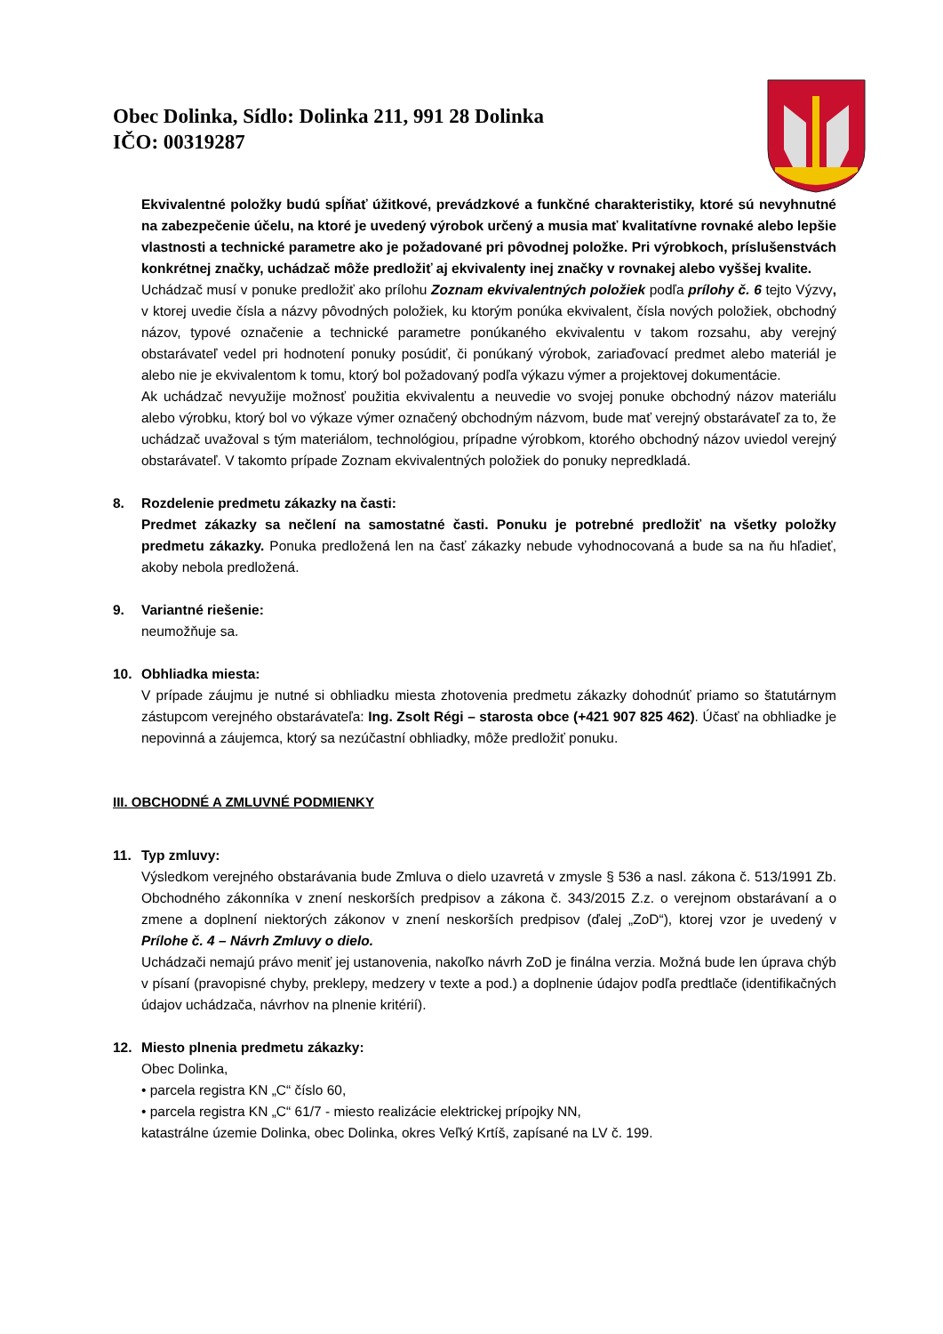Obec Dolinka, Sídlo: Dolinka 211, 991 28 Dolinka
IČO: 00319287
Ekvivalentné položky budú spĺňať úžitkové, prevádzkové a funkčné charakteristiky, ktoré sú nevyhnutné na zabezpečenie účelu, na ktoré je uvedený výrobok určený a musia mať kvalitatívne rovnaké alebo lepšie vlastnosti a technické parametre ako je požadované pri pôvodnej položke. Pri výrobkoch, príslušenstvách konkrétnej značky, uchádzač môže predložiť aj ekvivalenty inej značky v rovnakej alebo vyššej kvalite.
Uchádzač musí v ponuke predložiť ako prílohu Zoznam ekvivalentných položiek podľa prílohy č. 6 tejto Výzvy, v ktorej uvedie čísla a názvy pôvodných položiek, ku ktorým ponúka ekvivalent, čísla nových položiek, obchodný názov, typové označenie a technické parametre ponúkaného ekvivalentu v takom rozsahu, aby verejný obstarávateľ vedel pri hodnotení ponuky posúdiť, či ponúkaný výrobok, zariaďovací predmet alebo materiál je alebo nie je ekvivalentom k tomu, ktorý bol požadovaný podľa výkazu výmer a projektovej dokumentácie.
Ak uchádzač nevyužije možnosť použitia ekvivalentu a neuvedie vo svojej ponuke obchodný názov materiálu alebo výrobku, ktorý bol vo výkaze výmer označený obchodným názvom, bude mať verejný obstarávateľ za to, že uchádzač uvažoval s tým materiálom, technológiou, prípadne výrobkom, ktorého obchodný názov uviedol verejný obstarávateľ. V takomto prípade Zoznam ekvivalentných položiek do ponuky nepredkladá.
8. Rozdelenie predmetu zákazky na časti:
Predmet zákazky sa nečlení na samostatné časti. Ponuku je potrebné predložiť na všetky položky predmetu zákazky. Ponuka predložená len na časť zákazky nebude vyhodnocovaná a bude sa na ňu hľadieť, akoby nebola predložená.
9. Variantné riešenie:
neumožňuje sa.
10. Obhliadka miesta:
V prípade záujmu je nutné si obhliadku miesta zhotovenia predmetu zákazky dohodnúť priamo so štatutárnym zástupcom verejného obstarávateľa: Ing. Zsolt Régi – starosta obce (+421 907 825 462). Účasť na obhliadke je nepovinná a záujemca, ktorý sa nezúčastní obhliadky, môže predložiť ponuku.
III. OBCHODNÉ A ZMLUVNÉ PODMIENKY
11. Typ zmluvy:
Výsledkom verejného obstarávania bude Zmluva o dielo uzavretá v zmysle § 536 a nasl. zákona č. 513/1991 Zb. Obchodného zákonníka v znení neskorších predpisov a zákona č. 343/2015 Z.z. o verejnom obstarávaní a o zmene a doplnení niektorých zákonov v znení neskorších predpisov (ďalej „ZoD“), ktorej vzor je uvedený v Prílohe č. 4 – Návrh Zmluvy o dielo.
Uchádzači nemajú právo meniť jej ustanovenia, nakoľko návrh ZoD je finálna verzia. Možná bude len úprava chýb v písaní (pravopisné chyby, preklepy, medzery v texte a pod.) a doplnenie údajov podľa predtlače (identifikačných údajov uchádzača, návrhov na plnenie kritérií).
12. Miesto plnenia predmetu zákazky:
Obec Dolinka,
• parcela registra KN „C“ číslo 60,
• parcela registra KN „C“ 61/7 - miesto realizácie elektrickej prípojky NN,
katastrálne územie Dolinka, obec Dolinka, okres Veľký Krtíš, zapísané na LV č. 199.